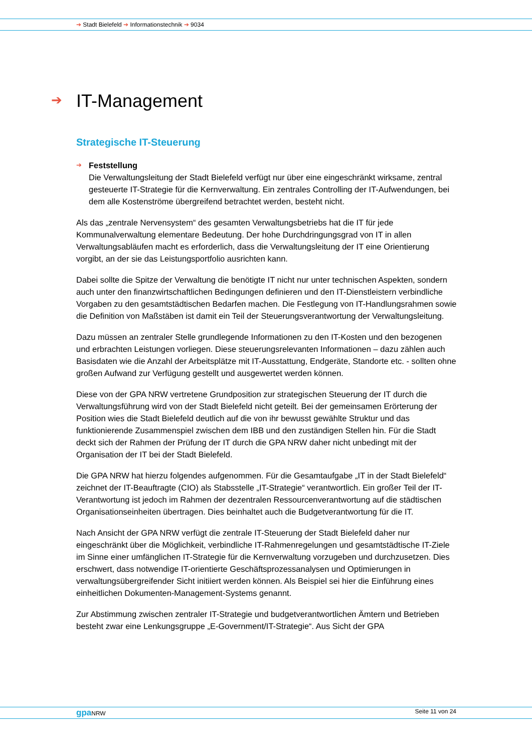➔ Stadt Bielefeld ➔ Informationstechnik ➔ 9034
➔ IT-Management
Strategische IT-Steuerung
➔ Feststellung
Die Verwaltungsleitung der Stadt Bielefeld verfügt nur über eine eingeschränkt wirksame, zentral gesteuerte IT-Strategie für die Kernverwaltung. Ein zentrales Controlling der IT-Aufwendungen, bei dem alle Kostenströme übergreifend betrachtet werden, besteht nicht.
Als das „zentrale Nervensystem“ des gesamten Verwaltungsbetriebs hat die IT für jede Kommunalverwaltung elementare Bedeutung. Der hohe Durchdringungsgrad von IT in allen Verwaltungsabläufen macht es erforderlich, dass die Verwaltungsleitung der IT eine Orientierung vorgibt, an der sie das Leistungsportfolio ausrichten kann.
Dabei sollte die Spitze der Verwaltung die benötigte IT nicht nur unter technischen Aspekten, sondern auch unter den finanzwirtschaftlichen Bedingungen definieren und den IT-Dienstleistern verbindliche Vorgaben zu den gesamtstädtischen Bedarfen machen. Die Festlegung von IT-Handlungsrahmen sowie die Definition von Maßstäben ist damit ein Teil der Steuerungsverantwortung der Verwaltungsleitung.
Dazu müssen an zentraler Stelle grundlegende Informationen zu den IT-Kosten und den bezogenen und erbrachten Leistungen vorliegen. Diese steuerungsrelevanten Informationen – dazu zählen auch Basisdaten wie die Anzahl der Arbeitsplätze mit IT-Ausstattung, Endgeräte, Standorte etc. - sollten ohne großen Aufwand zur Verfügung gestellt und ausgewertet werden können.
Diese von der GPA NRW vertretene Grundposition zur strategischen Steuerung der IT durch die Verwaltungsführung wird von der Stadt Bielefeld nicht geteilt. Bei der gemeinsamen Erörterung der Position wies die Stadt Bielefeld deutlich auf die von ihr bewusst gewählte Struktur und das funktionierende Zusammenspiel zwischen dem IBB und den zuständigen Stellen hin. Für die Stadt deckt sich der Rahmen der Prüfung der IT durch die GPA NRW daher nicht unbedingt mit der Organisation der IT bei der Stadt Bielefeld.
Die GPA NRW hat hierzu folgendes aufgenommen. Für die Gesamtaufgabe „IT in der Stadt Bielefeld“ zeichnet der IT-Beauftragte (CIO) als Stabsstelle „IT-Strategie“ verantwortlich. Ein großer Teil der IT-Verantwortung ist jedoch im Rahmen der dezentralen Ressourcenverantwortung auf die städtischen Organisationseinheiten übertragen. Dies beinhaltet auch die Budgetverantwortung für die IT.
Nach Ansicht der GPA NRW verfügt die zentrale IT-Steuerung der Stadt Bielefeld daher nur eingeschränkt über die Möglichkeit, verbindliche IT-Rahmenregelungen und gesamtstädtische IT-Ziele im Sinne einer umfänglichen IT-Strategie für die Kernverwaltung vorzugeben und durchzusetzen. Dies erschwert, dass notwendige IT-orientierte Geschäftsprozessanalysen und Optimierungen in verwaltungsübergreifender Sicht initiiert werden können. Als Beispiel sei hier die Einführung eines einheitlichen Dokumenten-Management-Systems genannt.
Zur Abstimmung zwischen zentraler IT-Strategie und budgetverantwortlichen Ämtern und Betrieben besteht zwar eine Lenkungsgruppe „E-Government/IT-Strategie“. Aus Sicht der GPA
gpa NRW Seite 11 von 24